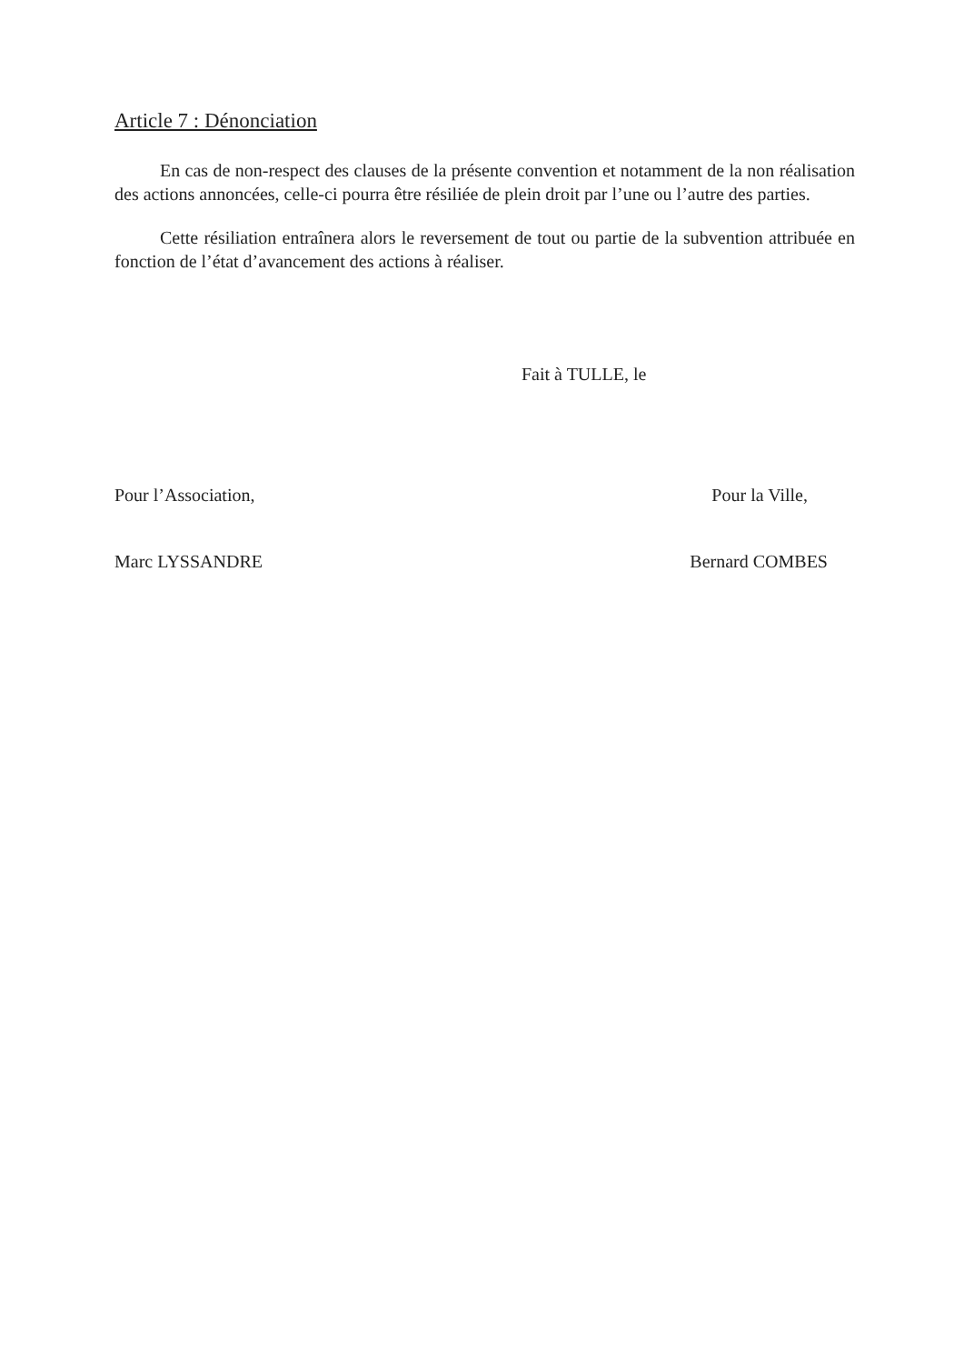Article 7 : Dénonciation
En cas de non-respect des clauses de la présente convention et notamment de la non réalisation des actions annoncées, celle-ci pourra être résiliée de plein droit par l’une ou l’autre des parties.
Cette résiliation entraînera alors le reversement de tout ou partie de la subvention attribuée en fonction de l’état d’avancement des actions à réaliser.
Fait à TULLE, le
Pour l’Association, Pour la Ville,
Marc LYSSANDRE Bernard COMBES